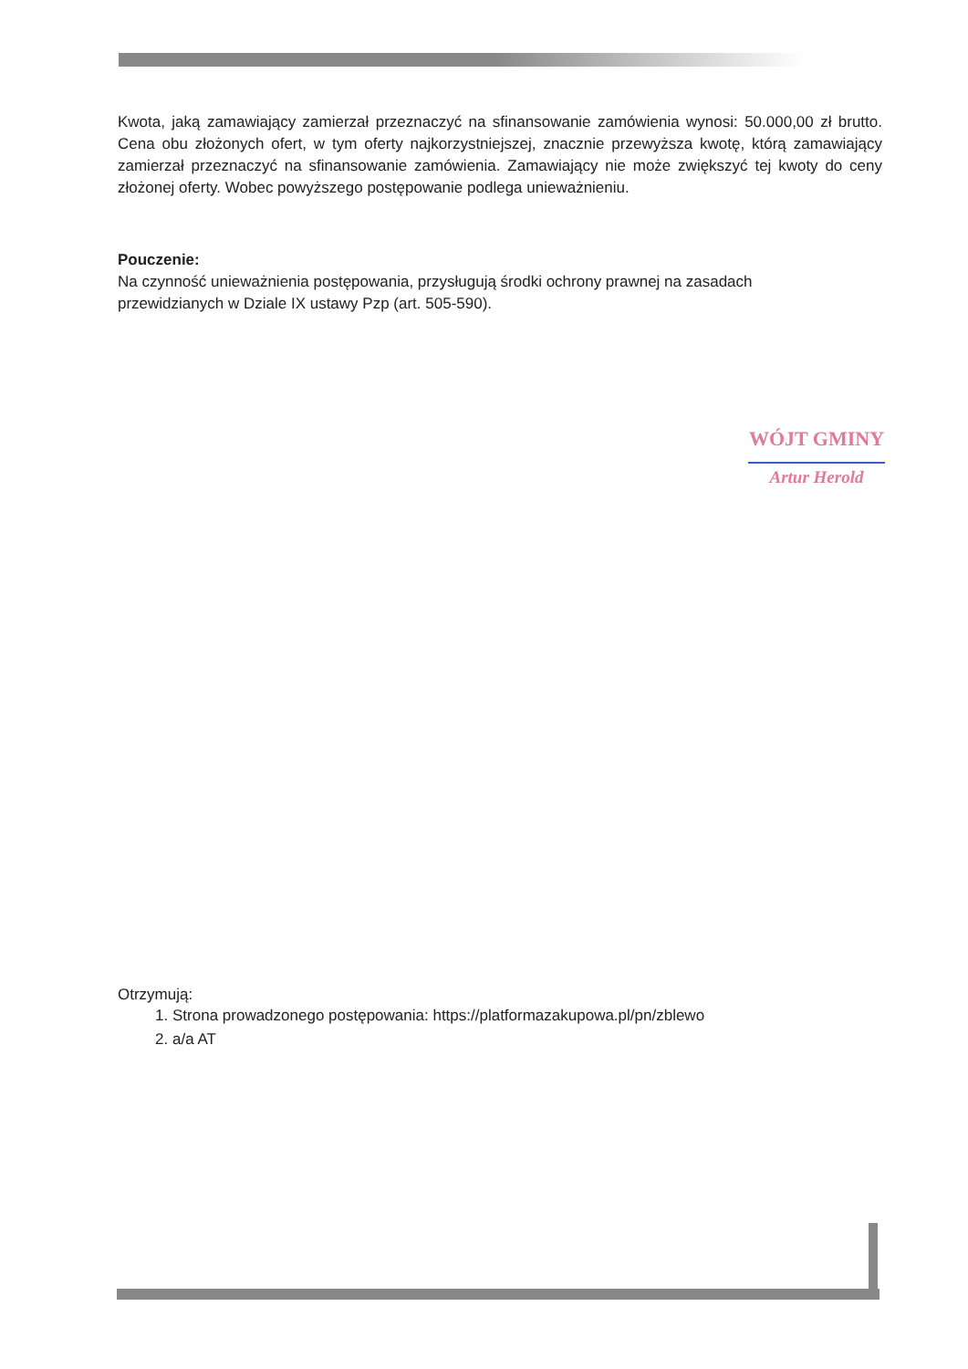Kwota, jaką zamawiający zamierzał przeznaczyć na sfinansowanie zamówienia wynosi: 50.000,00 zł brutto. Cena obu złożonych ofert, w tym oferty najkorzystniejszej, znacznie przewyższa kwotę, którą zamawiający zamierzał przeznaczyć na sfinansowanie zamówienia. Zamawiający nie może zwiększyć tej kwoty do ceny złożonej oferty. Wobec powyższego postępowanie podlega unieważnieniu.
Pouczenie:
Na czynność unieważnienia postępowania, przysługują środki ochrony prawnej na zasadach
przewidzianych w Dziale IX ustawy Pzp (art. 505-590).
Otrzymują:
1. Strona prowadzonego postępowania: https://platformazakupowa.pl/pn/zblewo
2. a/a AT
WÓJT GMINY
Artur Herold